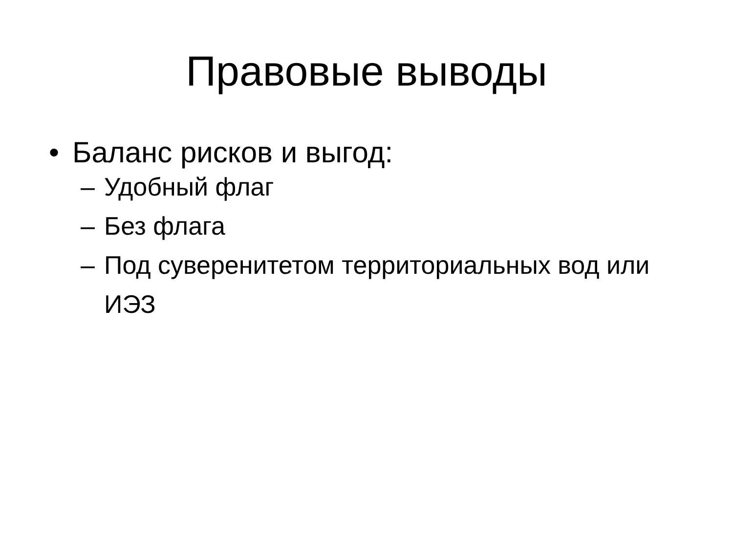Правовые выводы
• Баланс рисков и выгод:
– Удобный флаг
– Без флага
– Под суверенитетом территориальных вод или ИЭЗ